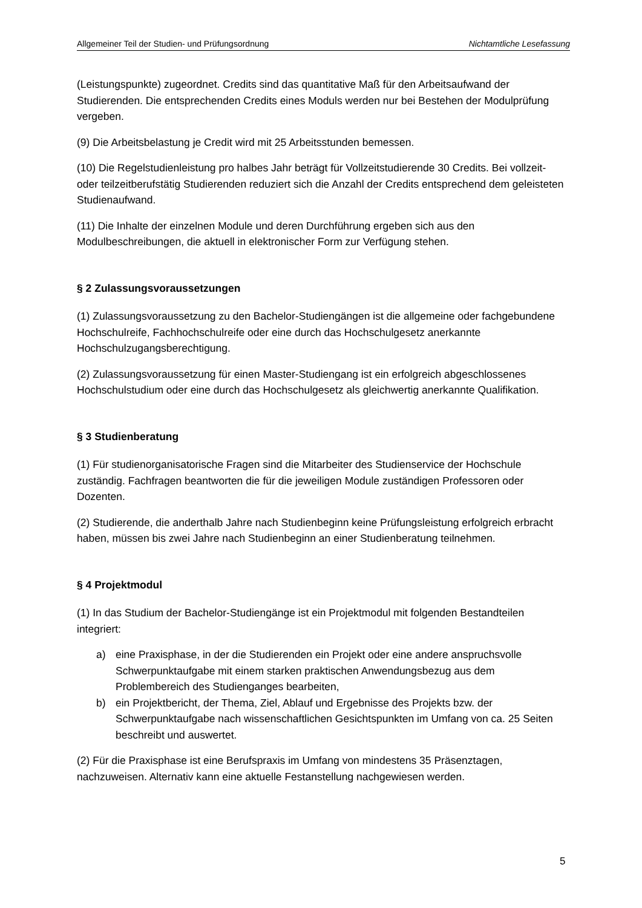Allgemeiner Teil der Studien- und Prüfungsordnung Nichtamtliche Lesefassung
(Leistungspunkte) zugeordnet. Credits sind das quantitative Maß für den Arbeitsaufwand der Studierenden. Die entsprechenden Credits eines Moduls werden nur bei Bestehen der Modulprüfung vergeben.
(9) Die Arbeitsbelastung je Credit wird mit 25 Arbeitsstunden bemessen.
(10) Die Regelstudienleistung pro halbes Jahr beträgt für Vollzeitstudierende 30 Credits. Bei vollzeit- oder teilzeitberufstätig Studierenden reduziert sich die Anzahl der Credits entsprechend dem geleisteten Studienaufwand.
(11) Die Inhalte der einzelnen Module und deren Durchführung ergeben sich aus den Modulbeschreibungen, die aktuell in elektronischer Form zur Verfügung stehen.
§ 2 Zulassungsvoraussetzungen
(1) Zulassungsvoraussetzung zu den Bachelor-Studiengängen ist die allgemeine oder fachgebundene Hochschulreife, Fachhochschulreife oder eine durch das Hochschulgesetz anerkannte Hochschulzugangsberechtigung.
(2) Zulassungsvoraussetzung für einen Master-Studiengang ist ein erfolgreich abgeschlossenes Hochschulstudium oder eine durch das Hochschulgesetz als gleichwertig anerkannte Qualifikation.
§ 3 Studienberatung
(1) Für studienorganisatorische Fragen sind die Mitarbeiter des Studienservice der Hochschule zuständig. Fachfragen beantworten die für die jeweiligen Module zuständigen Professoren oder Dozenten.
(2) Studierende, die anderthalb Jahre nach Studienbeginn keine Prüfungsleistung erfolgreich erbracht haben, müssen bis zwei Jahre nach Studienbeginn an einer Studienberatung teilnehmen.
§ 4 Projektmodul
(1) In das Studium der Bachelor-Studiengänge ist ein Projektmodul mit folgenden Bestandteilen integriert:
a) eine Praxisphase, in der die Studierenden ein Projekt oder eine andere anspruchsvolle Schwerpunktaufgabe mit einem starken praktischen Anwendungsbezug aus dem Problembereich des Studienganges bearbeiten,
b) ein Projektbericht, der Thema, Ziel, Ablauf und Ergebnisse des Projekts bzw. der Schwerpunktaufgabe nach wissenschaftlichen Gesichtspunkten im Umfang von ca. 25 Seiten beschreibt und auswertet.
(2) Für die Praxisphase ist eine Berufspraxis im Umfang von mindestens 35 Präsenztagen, nachzuweisen. Alternativ kann eine aktuelle Festanstellung nachgewiesen werden.
5